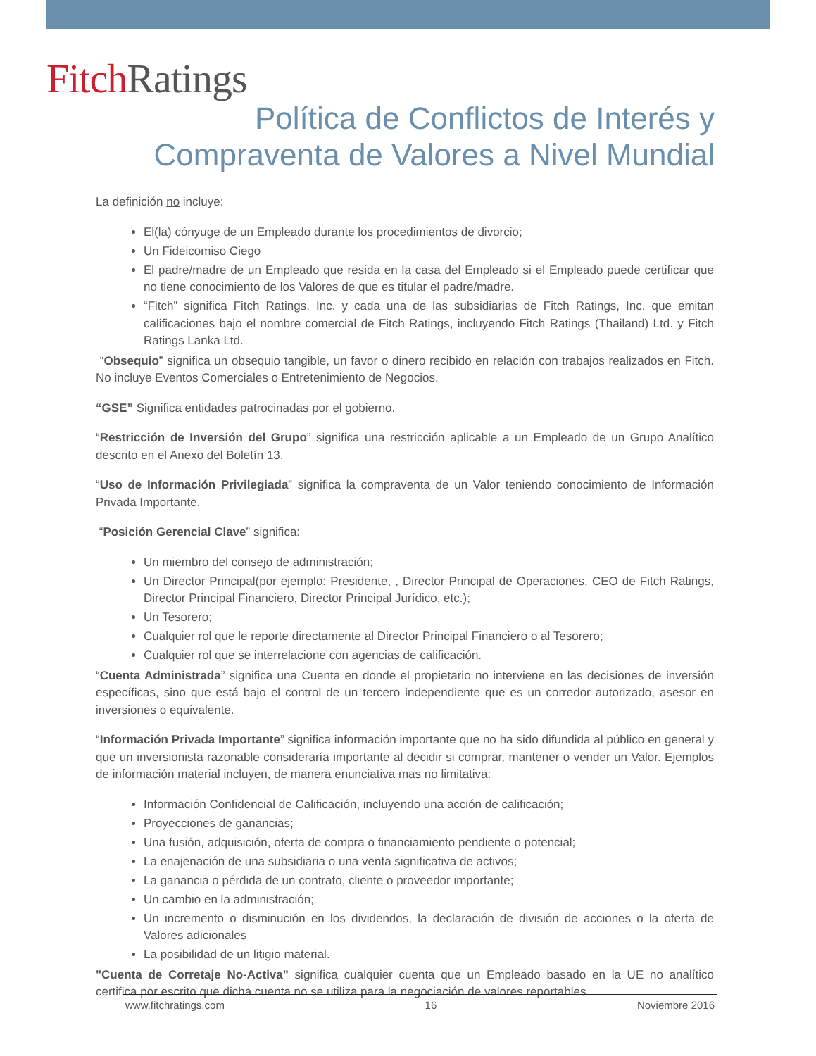Fitch Ratings
Política de Conflictos de Interés y Compraventa de Valores a Nivel Mundial
La definición no incluye:
El(la) cónyuge de un Empleado durante los procedimientos de divorcio;
Un Fideicomiso Ciego
El padre/madre de un Empleado que resida en la casa del Empleado si el Empleado puede certificar que no tiene conocimiento de los Valores de que es titular el padre/madre.
“Fitch” significa Fitch Ratings, Inc. y cada una de las subsidiarias de Fitch Ratings, Inc. que emitan calificaciones bajo el nombre comercial de Fitch Ratings, incluyendo Fitch Ratings (Thailand) Ltd. y Fitch Ratings Lanka Ltd.
“Obsequio” significa un obsequio tangible, un favor o dinero recibido en relación con trabajos realizados en Fitch. No incluye Eventos Comerciales o Entretenimiento de Negocios.
“GSE” Significa entidades patrocinadas por el gobierno.
“Restricción de Inversión del Grupo” significa una restricción aplicable a un Empleado de un Grupo Analítico descrito en el Anexo del Boletín 13.
“Uso de Información Privilegiada” significa la compraventa de un Valor teniendo conocimiento de Información Privada Importante.
“Posición Gerencial Clave” significa:
Un miembro del consejo de administración;
Un Director Principal(por ejemplo: Presidente, , Director Principal de Operaciones, CEO de Fitch Ratings, Director Principal Financiero, Director Principal Jurídico, etc.);
Un Tesorero;
Cualquier rol que le reporte directamente al Director Principal Financiero o al Tesorero;
Cualquier rol que se interrelacione con agencias de calificación.
“Cuenta Administrada” significa una Cuenta en donde el propietario no interviene en las decisiones de inversión específicas, sino que está bajo el control de un tercero independiente que es un corredor autorizado, asesor en inversiones o equivalente.
“Información Privada Importante” significa información importante que no ha sido difundida al público en general y que un inversionista razonable consideraría importante al decidir si comprar, mantener o vender un Valor. Ejemplos de información material incluyen, de manera enunciativa mas no limitativa:
Información Confidencial de Calificación, incluyendo una acción de calificación;
Proyecciones de ganancias;
Una fusión, adquisición, oferta de compra o financiamiento pendiente o potencial;
La enajenación de una subsidiaria o una venta significativa de activos;
La ganancia o pérdida de un contrato, cliente o proveedor importante;
Un cambio en la administración;
Un incremento o disminución en los dividendos, la declaración de división de acciones o la oferta de Valores adicionales
La posibilidad de un litigio material.
"Cuenta de Corretaje No-Activa" significa cualquier cuenta que un Empleado basado en la UE no analítico certifica por escrito que dicha cuenta no se utiliza para la negociación de valores reportables.
www.fitchratings.com 16 Noviembre 2016